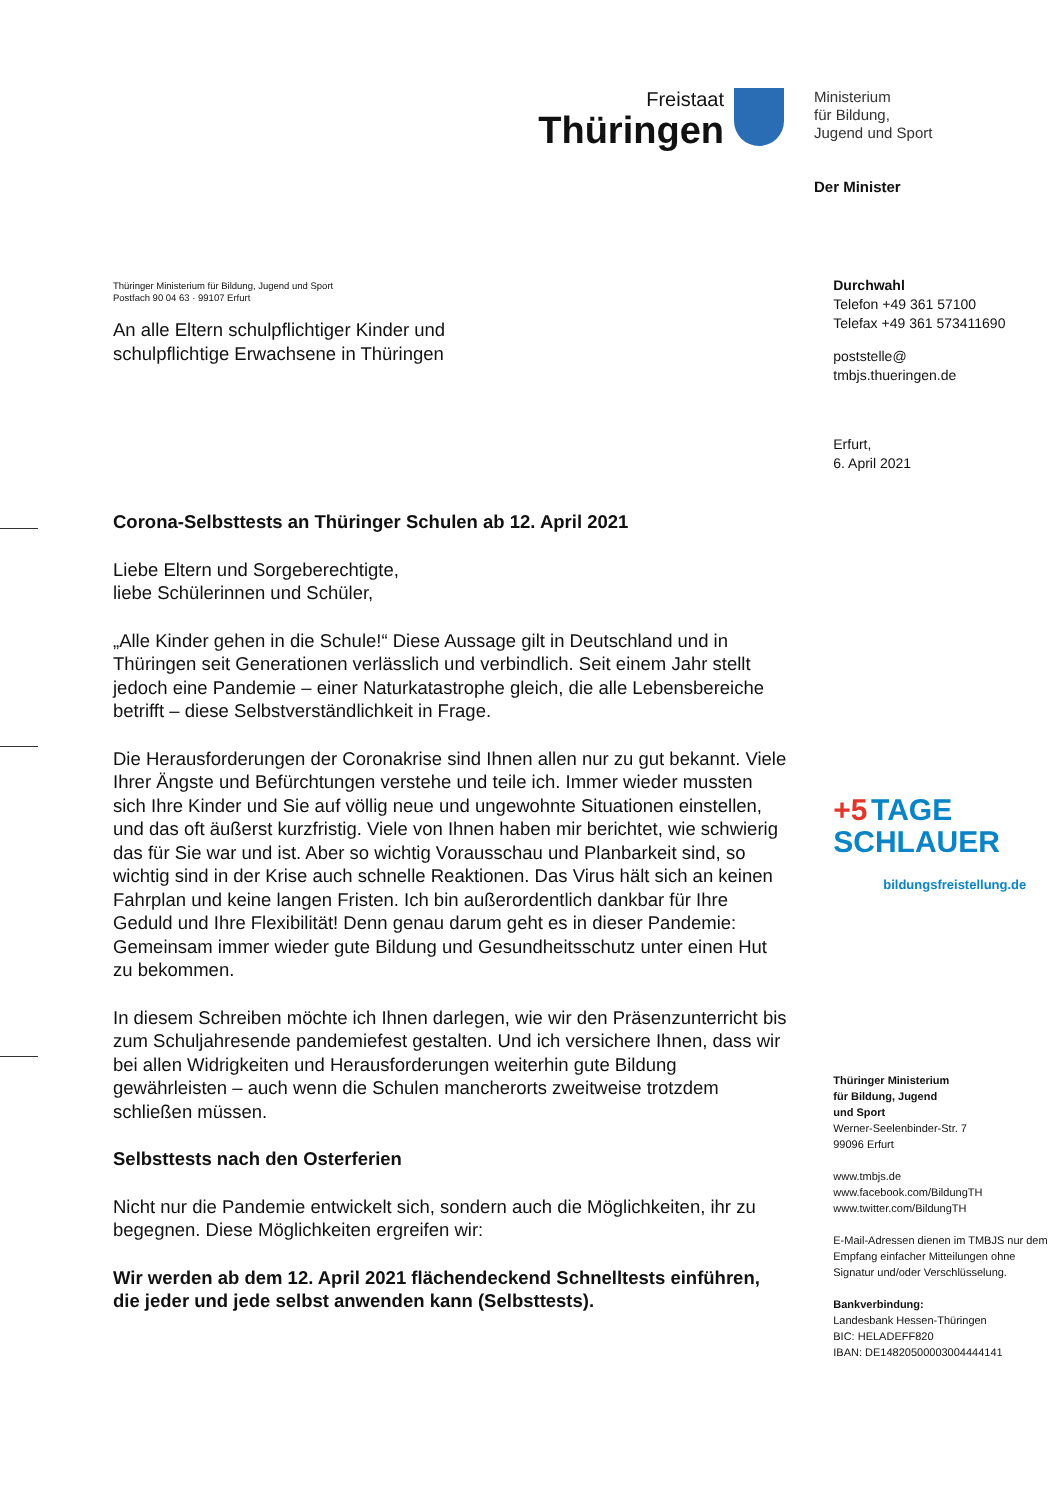Freistaat
Thüringen
Ministerium
für Bildung,
Jugend und Sport
Der Minister
Thüringer Ministerium für Bildung, Jugend und Sport
Postfach 90 04 63 · 99107 Erfurt
An alle Eltern schulpflichtiger Kinder und
schulpflichtige Erwachsene in Thüringen
Corona-Selbsttests an Thüringer Schulen ab 12. April 2021
Liebe Eltern und Sorgeberechtigte,
liebe Schülerinnen und Schüler,
„Alle Kinder gehen in die Schule!“ Diese Aussage gilt in Deutschland und in Thüringen seit Generationen verlässlich und verbindlich. Seit einem Jahr stellt jedoch eine Pandemie – einer Naturkatastrophe gleich, die alle Lebensbereiche betrifft – diese Selbstverständlichkeit in Frage.
Die Herausforderungen der Coronakrise sind Ihnen allen nur zu gut bekannt. Viele Ihrer Ängste und Befürchtungen verstehe und teile ich. Immer wieder mussten sich Ihre Kinder und Sie auf völlig neue und ungewohnte Situationen einstellen, und das oft äußerst kurzfristig. Viele von Ihnen haben mir berichtet, wie schwierig das für Sie war und ist. Aber so wichtig Vorausschau und Planbarkeit sind, so wichtig sind in der Krise auch schnelle Reaktionen. Das Virus hält sich an keinen Fahrplan und keine langen Fristen. Ich bin außerordentlich dankbar für Ihre Geduld und Ihre Flexibilität! Denn genau darum geht es in dieser Pandemie: Gemeinsam immer wieder gute Bildung und Gesundheitsschutz unter einen Hut zu bekommen.
In diesem Schreiben möchte ich Ihnen darlegen, wie wir den Präsenzunterricht bis zum Schuljahresende pandemiefest gestalten. Und ich versichere Ihnen, dass wir bei allen Widrigkeiten und Herausforderungen weiterhin gute Bildung gewährleisten – auch wenn die Schulen mancherorts zweitweise trotzdem schließen müssen.
Selbsttests nach den Osterferien
Nicht nur die Pandemie entwickelt sich, sondern auch die Möglichkeiten, ihr zu begegnen. Diese Möglichkeiten ergreifen wir:
Wir werden ab dem 12. April 2021 flächendeckend Schnelltests einführen, die jeder und jede selbst anwenden kann (Selbsttests).
Durchwahl
Telefon +49 361 57100
Telefax +49 361 573411690
poststelle@
tmbjs.thueringen.de
Erfurt,
6. April 2021
+5 TAGE
SCHLAUER
bildungsfreistellung.de
Thüringer Ministerium
für Bildung, Jugend
und Sport
Werner-Seelenbinder-Str. 7
99096 Erfurt
www.tmbjs.de
www.facebook.com/BildungTH
www.twitter.com/BildungTH
E-Mail-Adressen dienen im TMBJS nur dem Empfang einfacher Mitteilungen ohne Signatur und/oder Verschlüsselung.
Bankverbindung:
Landesbank Hessen-Thüringen
BIC: HELADEFF820
IBAN: DE14820500003004444141